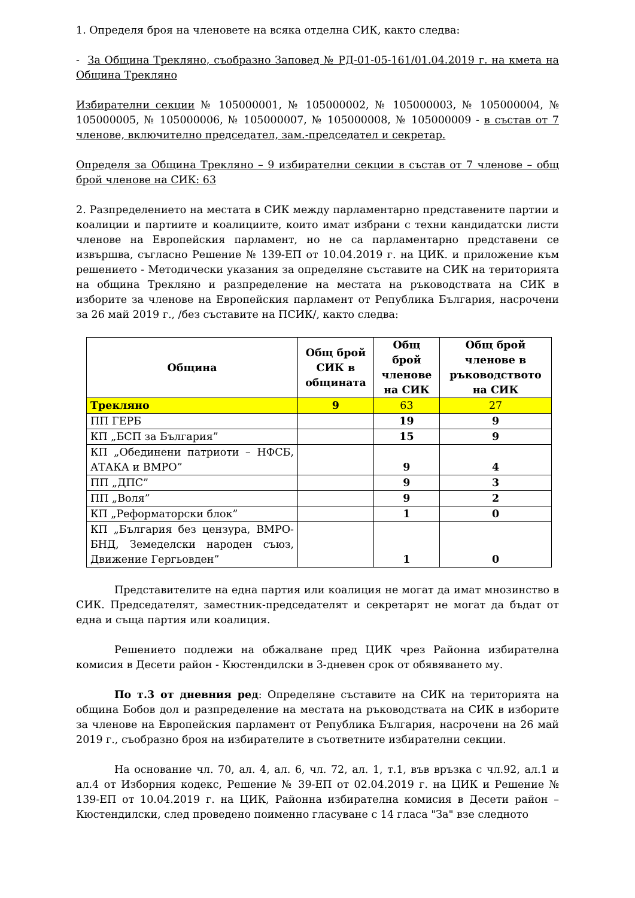1. Определя броя на членовете на всяка отделна СИК, както следва:
- За Община Трекляно, съобразно Заповед № РД-01-05-161/01.04.2019 г. на кмета на Община Трекляно
Избирателни секции № 105000001, № 105000002, № 105000003, № 105000004, № 105000005, № 105000006, № 105000007, № 105000008, № 105000009 - в състав от 7 членове, включително председател, зам.-председател и секретар.
Определя за Община Трекляно – 9 избирателни секции в състав от 7 членове – общ брой членове на СИК: 63
2. Разпределението на местата в СИК между парламентарно представените партии и коалиции и партиите и коалициите, които имат избрани с техни кандидатски листи членове на Европейския парламент, но не са парламентарно представени се извършва, съгласно Решение № 139-ЕП от 10.04.2019 г. на ЦИК. и приложение към решението - Методически указания за определяне съставите на СИК на територията на община Трекляно и разпределение на местата на ръководствата на СИК в изборите за членове на Европейския парламент от Република България, насрочени за 26 май 2019 г., /без съставите на ПСИК/, както следва:
| Община | Общ брой СИК в общината | Общ брой членове на СИК | Общ брой членове в ръководството на СИК |
| --- | --- | --- | --- |
| Трекляно | 9 | 63 | 27 |
| ПП ГЕРБ | | 19 | 9 |
| КП „БСП за България” | | 15 | 9 |
| КП „Обединени патриоти – НФСБ, АТАКА и ВМРО” | | 9 | 4 |
| ПП „ДПС” | | 9 | 3 |
| ПП „Воля” | | 9 | 2 |
| КП „Реформаторски блок” | | 1 | 0 |
| КП „България без цензура, ВМРО-БНД, Земеделски народен съюз, Движение Гергьовден” | | 1 | 0 |
Представителите на една партия или коалиция не могат да имат мнозинство в СИК. Председателят, заместник-председателят и секретарят не могат да бъдат от една и съща партия или коалиция.
Решението подлежи на обжалване пред ЦИК чрез Районна избирателна комисия в Десети район - Кюстендилски в 3-дневен срок от обявяването му.
По т.3 от дневния ред: Определяне съставите на СИК на територията на община Бобов дол и разпределение на местата на ръководствата на СИК в изборите за членове на Европейския парламент от Република България, насрочени на 26 май 2019 г., съобразно броя на избирателите в съответните избирателни секции.
На основание чл. 70, ал. 4, ал. 6, чл. 72, ал. 1, т.1, във връзка с чл.92, ал.1 и ал.4 от Изборния кодекс, Решение № 39-ЕП от 02.04.2019 г. на ЦИК и Решение № 139-ЕП от 10.04.2019 г. на ЦИК, Районна избирателна комисия в Десети район – Кюстендилски, след проведено поименно гласуване с 14 гласа "За" взе следното